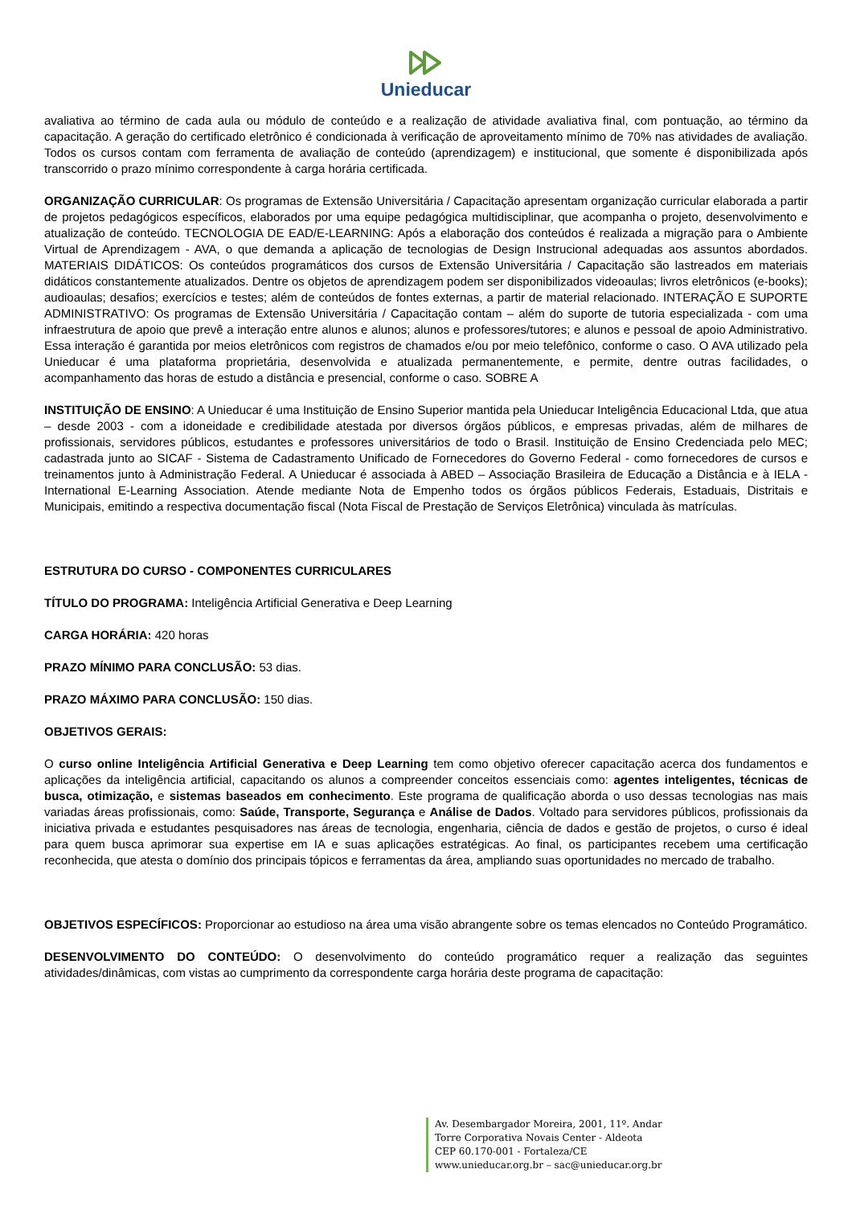Unieducar
avaliativa ao término de cada aula ou módulo de conteúdo e a realização de atividade avaliativa final, com pontuação, ao término da capacitação. A geração do certificado eletrônico é condicionada à verificação de aproveitamento mínimo de 70% nas atividades de avaliação. Todos os cursos contam com ferramenta de avaliação de conteúdo (aprendizagem) e institucional, que somente é disponibilizada após transcorrido o prazo mínimo correspondente à carga horária certificada.
ORGANIZAÇÃO CURRICULAR: Os programas de Extensão Universitária / Capacitação apresentam organização curricular elaborada a partir de projetos pedagógicos específicos, elaborados por uma equipe pedagógica multidisciplinar, que acompanha o projeto, desenvolvimento e atualização de conteúdo. TECNOLOGIA DE EAD/E-LEARNING: Após a elaboração dos conteúdos é realizada a migração para o Ambiente Virtual de Aprendizagem - AVA, o que demanda a aplicação de tecnologias de Design Instrucional adequadas aos assuntos abordados. MATERIAIS DIDÁTICOS: Os conteúdos programáticos dos cursos de Extensão Universitária / Capacitação são lastreados em materiais didáticos constantemente atualizados. Dentre os objetos de aprendizagem podem ser disponibilizados videoaulas; livros eletrônicos (e-books); audioaulas; desafios; exercícios e testes; além de conteúdos de fontes externas, a partir de material relacionado. INTERAÇÃO E SUPORTE ADMINISTRATIVO: Os programas de Extensão Universitária / Capacitação contam – além do suporte de tutoria especializada - com uma infraestrutura de apoio que prevê a interação entre alunos e alunos; alunos e professores/tutores; e alunos e pessoal de apoio Administrativo. Essa interação é garantida por meios eletrônicos com registros de chamados e/ou por meio telefônico, conforme o caso. O AVA utilizado pela Unieducar é uma plataforma proprietária, desenvolvida e atualizada permanentemente, e permite, dentre outras facilidades, o acompanhamento das horas de estudo a distância e presencial, conforme o caso. SOBRE A
INSTITUIÇÃO DE ENSINO: A Unieducar é uma Instituição de Ensino Superior mantida pela Unieducar Inteligência Educacional Ltda, que atua – desde 2003 - com a idoneidade e credibilidade atestada por diversos órgãos públicos, e empresas privadas, além de milhares de profissionais, servidores públicos, estudantes e professores universitários de todo o Brasil. Instituição de Ensino Credenciada pelo MEC; cadastrada junto ao SICAF - Sistema de Cadastramento Unificado de Fornecedores do Governo Federal - como fornecedores de cursos e treinamentos junto à Administração Federal. A Unieducar é associada à ABED – Associação Brasileira de Educação a Distância e à IELA - International E-Learning Association. Atende mediante Nota de Empenho todos os órgãos públicos Federais, Estaduais, Distritais e Municipais, emitindo a respectiva documentação fiscal (Nota Fiscal de Prestação de Serviços Eletrônica) vinculada às matrículas.
ESTRUTURA DO CURSO - COMPONENTES CURRICULARES
TÍTULO DO PROGRAMA: Inteligência Artificial Generativa e Deep Learning
CARGA HORÁRIA: 420 horas
PRAZO MÍNIMO PARA CONCLUSÃO: 53 dias.
PRAZO MÁXIMO PARA CONCLUSÃO: 150 dias.
OBJETIVOS GERAIS:
O curso online Inteligência Artificial Generativa e Deep Learning tem como objetivo oferecer capacitação acerca dos fundamentos e aplicações da inteligência artificial, capacitando os alunos a compreender conceitos essenciais como: agentes inteligentes, técnicas de busca, otimização, e sistemas baseados em conhecimento. Este programa de qualificação aborda o uso dessas tecnologias nas mais variadas áreas profissionais, como: Saúde, Transporte, Segurança e Análise de Dados. Voltado para servidores públicos, profissionais da iniciativa privada e estudantes pesquisadores nas áreas de tecnologia, engenharia, ciência de dados e gestão de projetos, o curso é ideal para quem busca aprimorar sua expertise em IA e suas aplicações estratégicas. Ao final, os participantes recebem uma certificação reconhecida, que atesta o domínio dos principais tópicos e ferramentas da área, ampliando suas oportunidades no mercado de trabalho.
OBJETIVOS ESPECÍFICOS: Proporcionar ao estudioso na área uma visão abrangente sobre os temas elencados no Conteúdo Programático.
DESENVOLVIMENTO DO CONTEÚDO: O desenvolvimento do conteúdo programático requer a realização das seguintes atividades/dinâmicas, com vistas ao cumprimento da correspondente carga horária deste programa de capacitação:
Av. Desembargador Moreira, 2001, 11º. Andar
Torre Corporativa Novais Center - Aldeota
CEP 60.170-001 - Fortaleza/CE
www.unieducar.org.br – sac@unieducar.org.br